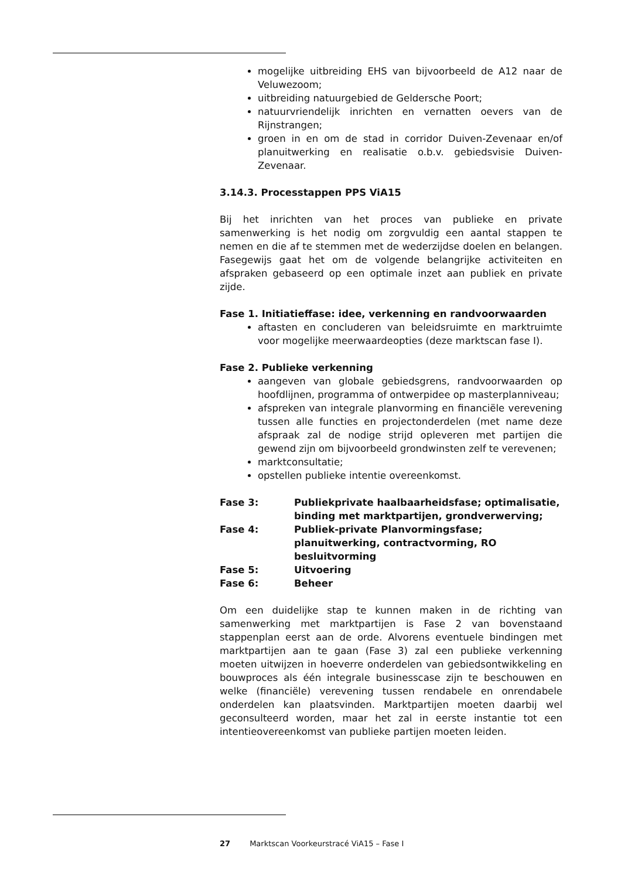mogelijke uitbreiding EHS van bijvoorbeeld de A12 naar de Veluwezoom;
uitbreiding natuurgebied de Geldersche Poort;
natuurvriendelijk inrichten en vernatten oevers van de Rijnstrangen;
groen in en om de stad in corridor Duiven-Zevenaar en/of planuitwerking en realisatie o.b.v. gebiedsvisie Duiven-Zevenaar.
3.14.3. Processtappen PPS ViA15
Bij het inrichten van het proces van publieke en private samenwerking is het nodig om zorgvuldig een aantal stappen te nemen en die af te stemmen met de wederzijdse doelen en belangen. Fasegewijs gaat het om de volgende belangrijke activiteiten en afspraken gebaseerd op een optimale inzet aan publiek en private zijde.
Fase 1. Initiatieffase: idee, verkenning en randvoorwaarden
aftasten en concluderen van beleidsruimte en marktruimte voor mogelijke meerwaardeopties (deze marktscan fase I).
Fase 2. Publieke verkenning
aangeven van globale gebiedsgrens, randvoorwaarden op hoofdlijnen, programma of ontwerpidee op masterplanniveau;
afspreken van integrale planvorming en financiële verevening tussen alle functies en projectonderdelen (met name deze afspraak zal de nodige strijd opleveren met partijen die gewend zijn om bijvoorbeeld grondwinsten zelf te verevenen;
marktconsultatie;
opstellen publieke intentie overeenkomst.
Fase 3: Publiekprivate haalbaarheidsfase; optimalisatie, binding met marktpartijen, grondverwerving;
Fase 4: Publiek-private Planvormingsfase; planuitwerking, contractvorming, RO besluitvorming
Fase 5: Uitvoering
Fase 6: Beheer
Om een duidelijke stap te kunnen maken in de richting van samenwerking met marktpartijen is Fase 2 van bovenstaand stappenplan eerst aan de orde. Alvorens eventuele bindingen met marktpartijen aan te gaan (Fase 3) zal een publieke verkenning moeten uitwijzen in hoeverre onderdelen van gebiedsontwikkeling en bouwproces als één integrale businesscase zijn te beschouwen en welke (financiële) verevening tussen rendabele en onrendabele onderdelen kan plaatsvinden. Marktpartijen moeten daarbij wel geconsulteerd worden, maar het zal in eerste instantie tot een intentieovereenkomst van publieke partijen moeten leiden.
27 Marktscan Voorkeurstracé ViA15 – Fase I